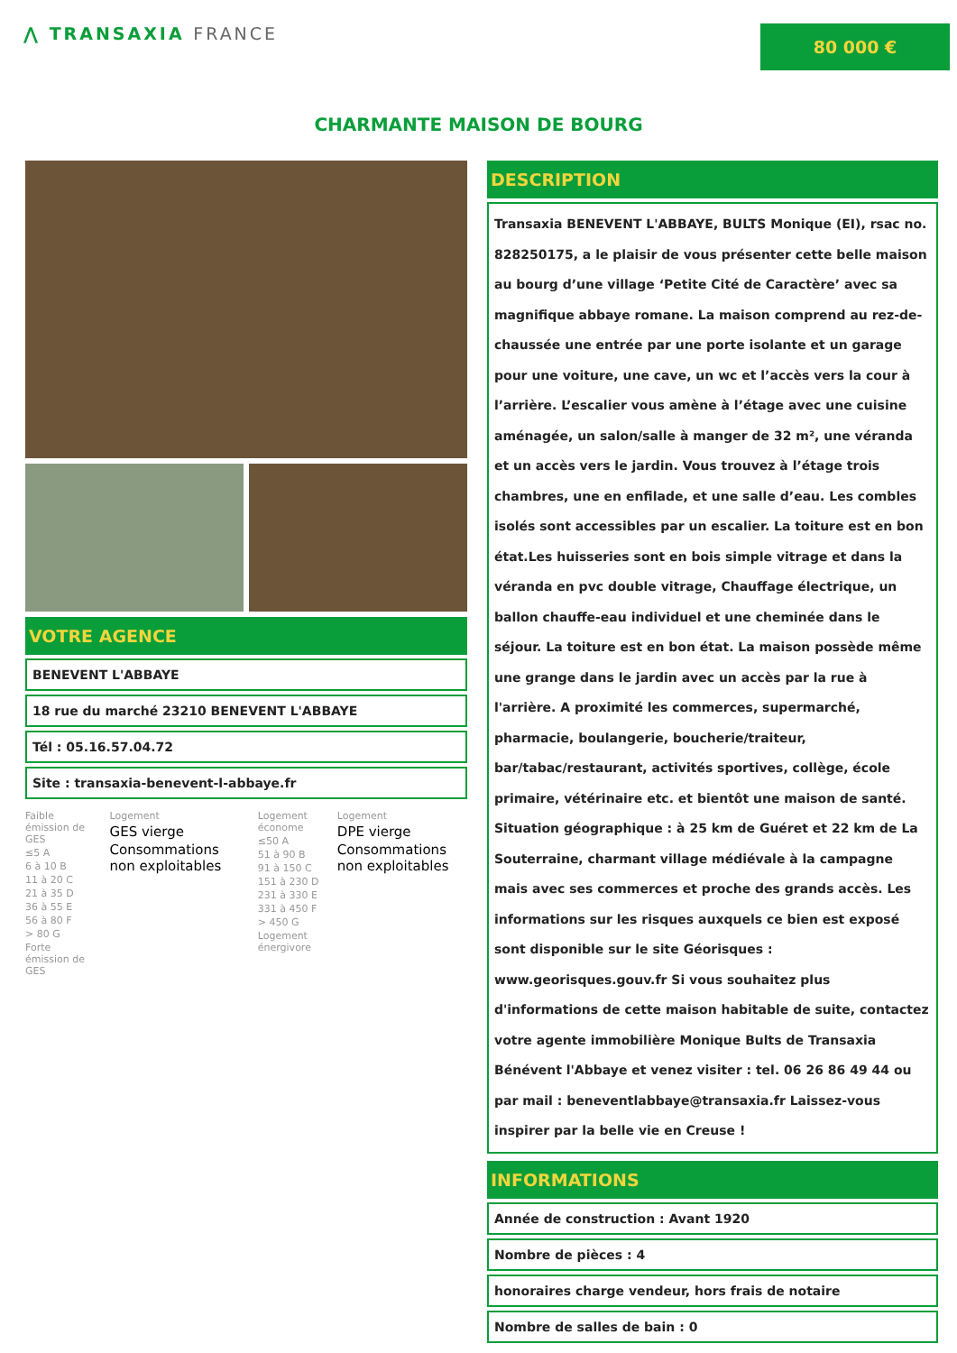⋀ TRANSAXIA FRANCE
80 000 €
CHARMANTE MAISON DE BOURG
VOTRE AGENCE
BENEVENT L'ABBAYE
18 rue du marché 23210 BENEVENT L'ABBAYE
Tél : 05.16.57.04.72
Site : transaxia-benevent-l-abbaye.fr
Faible émission de GES
≤5 A
6 à 10 B
11 à 20 C
21 à 35 D
36 à 55 E
56 à 80 F
> 80 G
Forte émission de GES
Logement
GES vierge
Consommations non exploitables
Logement économe
≤50 A
51 à 90 B
91 à 150 C
151 à 230 D
231 à 330 E
331 à 450 F
> 450 G
Logement énergivore
Logement
DPE vierge
Consommations non exploitables
DESCRIPTION
Transaxia BENEVENT L'ABBAYE, BULTS Monique (EI), rsac no. 828250175, a le plaisir de vous présenter cette belle maison au bourg d’une village ‘Petite Cité de Caractère’ avec sa magnifique abbaye romane. La maison comprend au rez-de-chaussée une entrée par une porte isolante et un garage pour une voiture, une cave, un wc et l’accès vers la cour à l’arrière. L’escalier vous amène à l’étage avec une cuisine aménagée, un salon/salle à manger de 32 m², une véranda et un accès vers le jardin. Vous trouvez à l’étage trois chambres, une en enfilade, et une salle d’eau. Les combles isolés sont accessibles par un escalier. La toiture est en bon état.Les huisseries sont en bois simple vitrage et dans la véranda en pvc double vitrage, Chauffage électrique, un ballon chauffe-eau individuel et une cheminée dans le séjour. La toiture est en bon état. La maison possède même une grange dans le jardin avec un accès par la rue à l'arrière. A proximité les commerces, supermarché, pharmacie, boulangerie, boucherie/traiteur, bar/tabac/restaurant, activités sportives, collège, école primaire, vétérinaire etc. et bientôt une maison de santé. Situation géographique : à 25 km de Guéret et 22 km de La Souterraine, charmant village médiévale à la campagne mais avec ses commerces et proche des grands accès. Les informations sur les risques auxquels ce bien est exposé sont disponible sur le site Géorisques : www.georisques.gouv.fr Si vous souhaitez plus d'informations de cette maison habitable de suite, contactez votre agente immobilière Monique Bults de Transaxia Bénévent l'Abbaye et venez visiter : tel. 06 26 86 49 44 ou par mail : beneventlabbaye@transaxia.fr Laissez-vous inspirer par la belle vie en Creuse !
INFORMATIONS
Année de construction : Avant 1920
Nombre de pièces : 4
honoraires charge vendeur, hors frais de notaire
Nombre de salles de bain : 0